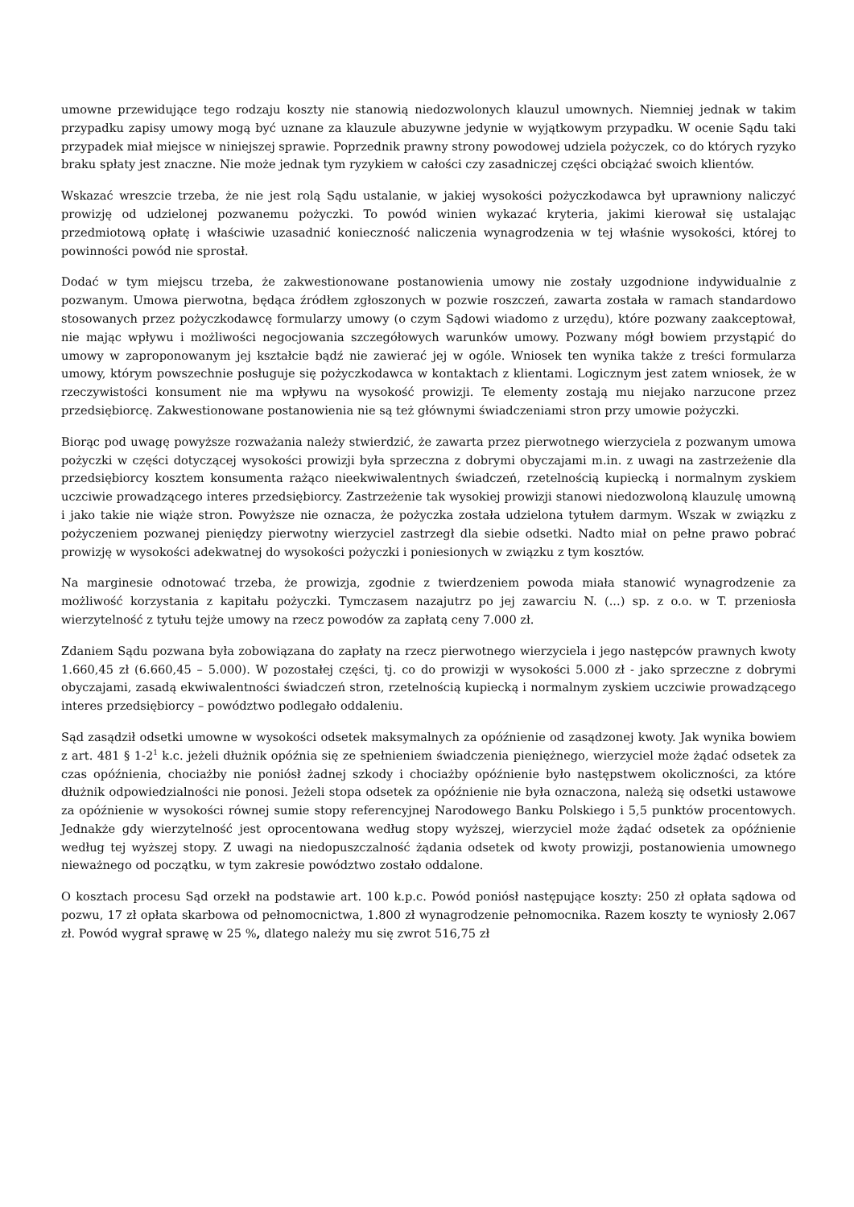umowne przewidujące tego rodzaju koszty nie stanowią niedozwolonych klauzul umownych. Niemniej jednak w takim przypadku zapisy umowy mogą być uznane za klauzule abuzywne jedynie w wyjątkowym przypadku. W ocenie Sądu taki przypadek miał miejsce w niniejszej sprawie. Poprzednik prawny strony powodowej udziela pożyczek, co do których ryzyko braku spłaty jest znaczne. Nie może jednak tym ryzykiem w całości czy zasadniczej części obciążać swoich klientów.
Wskazać wreszcie trzeba, że nie jest rolą Sądu ustalanie, w jakiej wysokości pożyczkodawca był uprawniony naliczyć prowizję od udzielonej pozwanemu pożyczki. To powód winien wykazać kryteria, jakimi kierował się ustalając przedmiotową opłatę i właściwie uzasadnić konieczność naliczenia wynagrodzenia w tej właśnie wysokości, której to powinności powód nie sprostał.
Dodać w tym miejscu trzeba, że zakwestionowane postanowienia umowy nie zostały uzgodnione indywidualnie z pozwanym. Umowa pierwotna, będąca źródłem zgłoszonych w pozwie roszczeń, zawarta została w ramach standardowo stosowanych przez pożyczkodawcę formularzy umowy (o czym Sądowi wiadomo z urzędu), które pozwany zaakceptował, nie mając wpływu i możliwości negocjowania szczegółowych warunków umowy. Pozwany mógł bowiem przystąpić do umowy w zaproponowanym jej kształcie bądź nie zawierać jej w ogóle. Wniosek ten wynika także z treści formularza umowy, którym powszechnie posługuje się pożyczkodawca w kontaktach z klientami. Logicznym jest zatem wniosek, że w rzeczywistości konsument nie ma wpływu na wysokość prowizji. Te elementy zostają mu niejako narzucone przez przedsiębiorcę. Zakwestionowane postanowienia nie są też głównymi świadczeniami stron przy umowie pożyczki.
Biorąc pod uwagę powyższe rozważania należy stwierdzić, że zawarta przez pierwotnego wierzyciela z pozwanym umowa pożyczki w części dotyczącej wysokości prowizji była sprzeczna z dobrymi obyczajami m.in. z uwagi na zastrzeżenie dla przedsiębiorcy kosztem konsumenta rażąco nieekwiwalentnych świadczeń, rzetelnością kupiecką i normalnym zyskiem uczciwie prowadzącego interes przedsiębiorcy. Zastrzeżenie tak wysokiej prowizji stanowi niedozwoloną klauzulę umowną i jako takie nie wiąże stron. Powyższe nie oznacza, że pożyczka została udzielona tytułem darmym. Wszak w związku z pożyczeniem pozwanej pieniędzy pierwotny wierzyciel zastrzegł dla siebie odsetki. Nadto miał on pełne prawo pobrać prowizję w wysokości adekwatnej do wysokości pożyczki i poniesionych w związku z tym kosztów.
Na marginesie odnotować trzeba, że prowizja, zgodnie z twierdzeniem powoda miała stanowić wynagrodzenie za możliwość korzystania z kapitału pożyczki. Tymczasem nazajutrz po jej zawarciu N. (...) sp. z o.o. w T. przeniosła wierzytelność z tytułu tejże umowy na rzecz powodów za zapłatą ceny 7.000 zł.
Zdaniem Sądu pozwana była zobowiązana do zapłaty na rzecz pierwotnego wierzyciela i jego następców prawnych kwoty 1.660,45 zł (6.660,45 – 5.000). W pozostałej części, tj. co do prowizji w wysokości 5.000 zł - jako sprzeczne z dobrymi obyczajami, zasadą ekwiwalentności świadczeń stron, rzetelnością kupiecką i normalnym zyskiem uczciwie prowadzącego interes przedsiębiorcy – powództwo podlegało oddaleniu.
Sąd zasądził odsetki umowne w wysokości odsetek maksymalnych za opóźnienie od zasądzonej kwoty. Jak wynika bowiem z art. 481 § 1-2<sup>1</sup> k.c. jeżeli dłużnik opóźnia się ze spełnieniem świadczenia pieniężnego, wierzyciel może żądać odsetek za czas opóźnienia, chociażby nie poniósł żadnej szkody i chociażby opóźnienie było następstwem okoliczności, za które dłużnik odpowiedzialności nie ponosi. Jeżeli stopa odsetek za opóźnienie nie była oznaczona, należą się odsetki ustawowe za opóźnienie w wysokości równej sumie stopy referencyjnej Narodowego Banku Polskiego i 5,5 punktów procentowych. Jednakże gdy wierzytelność jest oprocentowana według stopy wyższej, wierzyciel może żądać odsetek za opóźnienie według tej wyższej stopy. Z uwagi na niedopuszczalność żądania odsetek od kwoty prowizji, postanowienia umownego nieważnego od początku, w tym zakresie powództwo zostało oddalone.
O kosztach procesu Sąd orzekł na podstawie art. 100 k.p.c. Powód poniósł następujące koszty: 250 zł opłata sądowa od pozwu, 17 zł opłata skarbowa od pełnomocnictwa, 1.800 zł wynagrodzenie pełnomocnika. Razem koszty te wyniosły 2.067 zł. Powód wygrał sprawę w 25 %, dlatego należy mu się zwrot 516,75 zł